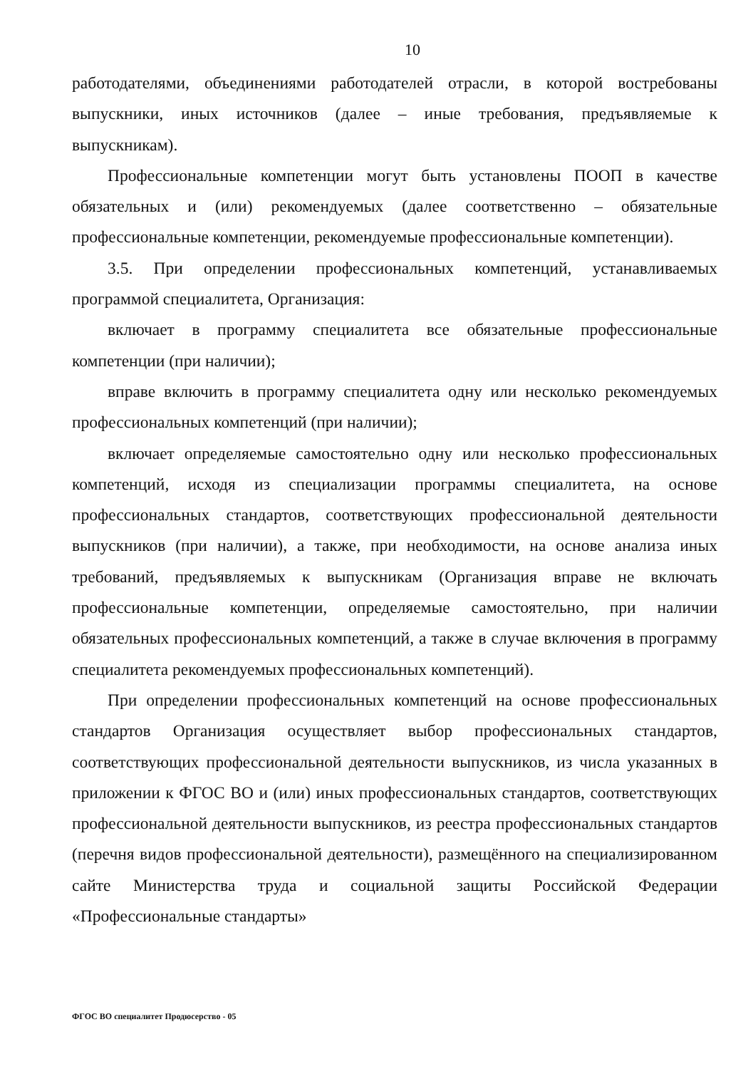10
работодателями, объединениями работодателей отрасли, в которой востребованы выпускники, иных источников (далее – иные требования, предъявляемые к выпускникам).
Профессиональные компетенции могут быть установлены ПООП в качестве обязательных и (или) рекомендуемых (далее соответственно – обязательные профессиональные компетенции, рекомендуемые профессиональные компетенции).
3.5. При определении профессиональных компетенций, устанавливаемых программой специалитета, Организация:
включает в программу специалитета все обязательные профессиональные компетенции (при наличии);
вправе включить в программу специалитета одну или несколько рекомендуемых профессиональных компетенций (при наличии);
включает определяемые самостоятельно одну или несколько профессиональных компетенций, исходя из специализации программы специалитета, на основе профессиональных стандартов, соответствующих профессиональной деятельности выпускников (при наличии), а также, при необходимости, на основе анализа иных требований, предъявляемых к выпускникам (Организация вправе не включать профессиональные компетенции, определяемые самостоятельно, при наличии обязательных профессиональных компетенций, а также в случае включения в программу специалитета рекомендуемых профессиональных компетенций).
При определении профессиональных компетенций на основе профессиональных стандартов Организация осуществляет выбор профессиональных стандартов, соответствующих профессиональной деятельности выпускников, из числа указанных в приложении к ФГОС ВО и (или) иных профессиональных стандартов, соответствующих профессиональной деятельности выпускников, из реестра профессиональных стандартов (перечня видов профессиональной деятельности), размещённого на специализированном сайте Министерства труда и социальной защиты Российской Федерации «Профессиональные стандарты»
ФГОС ВО специалитет Продюсерство - 05